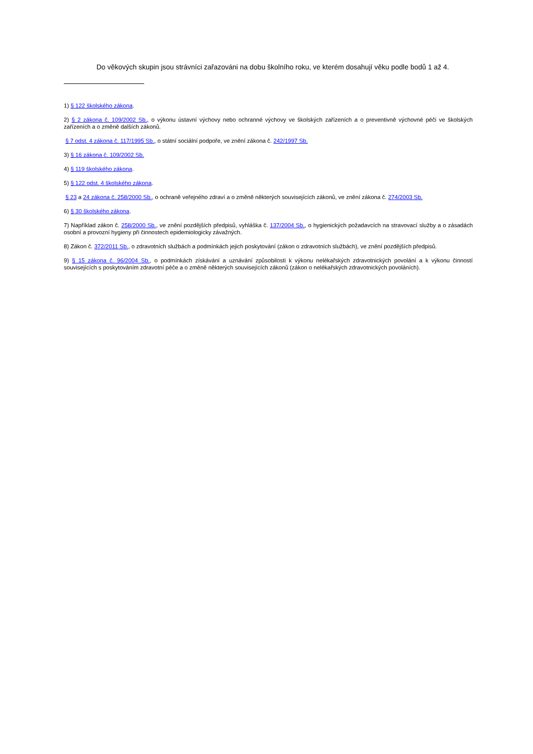Do věkových skupin jsou strávníci zařazováni na dobu školního roku, ve kterém dosahují věku podle bodů 1 až 4.
1) § 122 školského zákona.
2) § 2 zákona č. 109/2002 Sb., o výkonu ústavní výchovy nebo ochranné výchovy ve školských zařízeních a o preventivně výchovné péči ve školských zařízeních a o změně dalších zákonů.
§ 7 odst. 4 zákona č. 117/1995 Sb., o státní sociální podpoře, ve znění zákona č. 242/1997 Sb.
3) § 16 zákona č. 109/2002 Sb.
4) § 119 školského zákona.
5) § 122 odst. 4 školského zákona.
§ 23 a 24 zákona č. 258/2000 Sb., o ochraně veřejného zdraví a o změně některých souvisejících zákonů, ve znění zákona č. 274/2003 Sb.
6) § 30 školského zákona.
7) Například zákon č. 258/2000 Sb., ve znění pozdějších předpisů, vyhláška č. 137/2004 Sb., o hygienických požadavcích na stravovací služby a o zásadách osobní a provozní hygieny při činnostech epidemiologicky závažných.
8) Zákon č. 372/2011 Sb., o zdravotních službách a podmínkách jejich poskytování (zákon o zdravotních službách), ve znění pozdějších předpisů.
9) § 15 zákona č. 96/2004 Sb., o podmínkách získávání a uznávání způsobilosti k výkonu nelékařských zdravotnických povolání a k výkonu činností souvisejících s poskytováním zdravotní péče a o změně některých souvisejících zákonů (zákon o nelékařských zdravotnických povoláních).